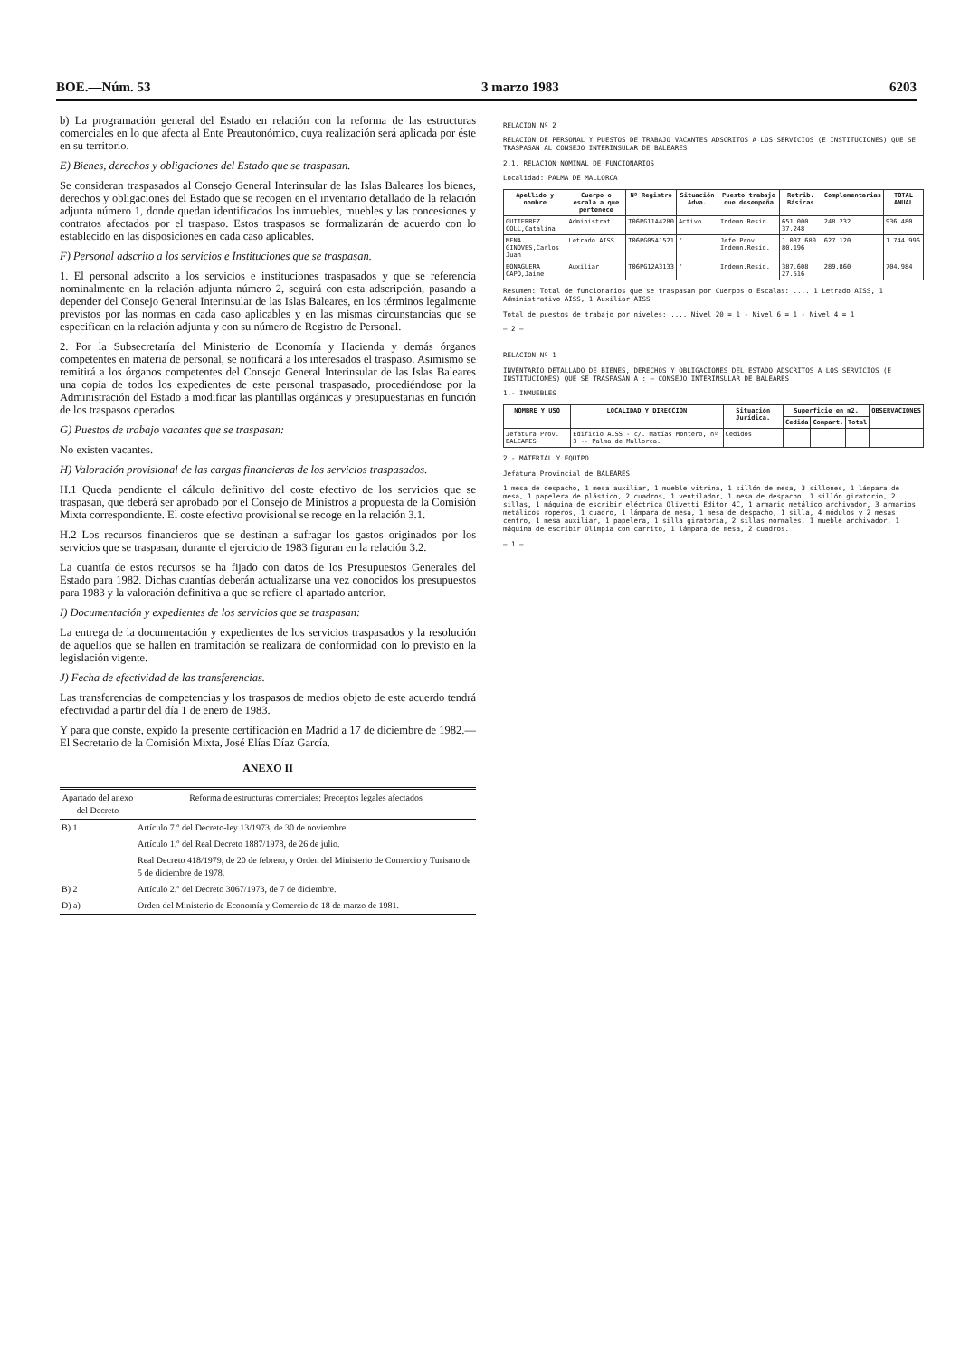BOE.—Núm. 53 3 marzo 1983 6203
b) La programación general del Estado en relación con la reforma de las estructuras comerciales en lo que afecta al Ente Preautonómico, cuya realización será aplicada por éste en su territorio.
E) Bienes, derechos y obligaciones del Estado que se traspasan.
Se consideran traspasados al Consejo General Interinsular de las Islas Baleares los bienes, derechos y obligaciones del Estado que se recogen en el inventario detallado de la relación adjunta número 1, donde quedan identificados los inmuebles, muebles y las concesiones y contratos afectados por el traspaso. Estos traspasos se formalizarán de acuerdo con lo establecido en las disposiciones en cada caso aplicables.
F) Personal adscrito a los servicios e Instituciones que se traspasan.
1. El personal adscrito a los servicios e instituciones traspasados y que se referencia nominalmente en la relación adjunta número 2, seguirá con esta adscripción, pasando a depender del Consejo General Interinsular de las Islas Baleares, en los términos legalmente previstos por las normas en cada caso aplicables y en las mismas circunstancias que se especifican en la relación adjunta y con su número de Registro de Personal.
2. Por la Subsecretaría del Ministerio de Economía y Hacienda y demás órganos competentes en materia de personal, se notificará a los interesados el traspaso. Asimismo se remitirá a los órganos competentes del Consejo General Interinsular de las Islas Baleares una copia de todos los expedientes de este personal traspasado, procediéndose por la Administración del Estado a modificar las plantillas orgánicas y presupuestarias en función de los traspasos operados.
G) Puestos de trabajo vacantes que se traspasan:
No existen vacantes.
H) Valoración provisional de las cargas financieras de los servicios traspasados.
H.1 Queda pendiente el cálculo definitivo del coste efectivo de los servicios que se traspasan, que deberá ser aprobado por el Consejo de Ministros a propuesta de la Comisión Mixta correspondiente. El coste efectivo provisional se recoge en la relación 3.1.
H.2 Los recursos financieros que se destinan a sufragar los gastos originados por los servicios que se traspasan, durante el ejercicio de 1983 figuran en la relación 3.2.
La cuantía de estos recursos se ha fijado con datos de los Presupuestos Generales del Estado para 1982. Dichas cuantías deberán actualizarse una vez conocidos los presupuestos para 1983 y la valoración definitiva a que se refiere el apartado anterior.
I) Documentación y expedientes de los servicios que se traspasan:
La entrega de la documentación y expedientes de los servicios traspasados y la resolución de aquellos que se hallen en tramitación se realizará de conformidad con lo previsto en la legislación vigente.
J) Fecha de efectividad de las transferencias.
Las transferencias de competencias y los traspasos de medios objeto de este acuerdo tendrá efectividad a partir del día 1 de enero de 1983.
Y para que conste, expido la presente certificación en Madrid a 17 de diciembre de 1982.—El Secretario de la Comisión Mixta, José Elías Díaz García.
ANEXO II
| Apartado del anexo del Decreto | Reforma de estructuras comerciales: Preceptos legales afectados |
| --- | --- |
| B) 1 | Artículo 7.º del Decreto-ley 13/1973, de 30 de noviembre. |
| | Artículo 1.º del Real Decreto 1887/1978, de 26 de julio. |
| | Real Decreto 418/1979, de 20 de febrero, y Orden del Ministerio de Comercio y Turismo de 5 de diciembre de 1978. |
| B) 2 | Artículo 2.º del Decreto 3067/1973, de 7 de diciembre. |
| D) a) | Orden del Ministerio de Economía y Comercio de 18 de marzo de 1981. |
RELACION Nº 2
RELACION DE PERSONAL Y PUESTOS DE TRABAJO VACANTES ADSCRITOS A LOS SERVICIOS (E INSTITUCIONES) QUE SE TRASPASAN AL CONSEJO INTERINSULAR DE BALEARES.
2.1. RELACION NOMINAL DE FUNCIONARIOS
Localidad: PALMA DE MALLORCA
| Apellido y nombre | Cuerpo o escala a que pertenece | Nº Registro | Situación Adva. | Puesto trabajo que desempeña | Retrib. Básicas | Complementarias | TOTAL ANUAL |
| --- | --- | --- | --- | --- | --- | --- | --- |
| GUTIERREZ COLL,Catalina | Administrat. | T06PG11A4280 | Activo | Indemn.Resid. | 651.000 37.248 | 248.232 | 936.480 |
| MENA GINOVES,Carlos Juan | Letrado AISS | T06PG05A1521 | " | Jefe Prov. Indemn.Resid. | 1.037.680 80.196 | 627.120 | 1.744.996 |
| BONAGUERA CAPO,Jaime | Auxiliar | T06PG12A3133 | " | Indemn.Resid. | 387.608 27.516 | 289.860 | 704.984 |
Resumen: Total de funcionarios que se traspasan por Cuerpos o Escalas: .... 1 Letrado AISS, 1 Administrativo AISS, 1 Auxiliar AISS
Total de puestos de trabajo por niveles: .... Nivel 20 = 1 - Nivel 6 = 1 - Nivel 4 = 1
— 2 —
RELACION Nº 1
INVENTARIO DETALLADO DE BIENES, DERECHOS Y OBLIGACIONES DEL ESTADO ADSCRITOS A LOS SERVICIOS (E INSTITUCIONES) QUE SE TRASPASAN A : — CONSEJO INTERINSULAR DE BALEARES
1.- INMUEBLES
| NOMBRE Y USO | LOCALIDAD Y DIRECCION | Situación Jurídica. | Superficie en m2. | | | OBSERVACIONES |
| --- | --- | --- | --- | --- | --- | --- |
| | | | Cedida | Compart. | Total | |
| Jefatura Prov. BALEARES | Edificio AISS - c/. Matías Montero, nº 3 -- Palma de Mallorca. | Cedidos | | | | |
2.- MATERIAL Y EQUIPO
Jefatura Provincial de BALEARES
1 mesa de despacho, 1 mesa auxiliar, 1 mueble vitrina, 1 sillón de mesa, 3 sillones, 1 lámpara de mesa, 1 papelera de plástico, 2 cuadros, 1 ventilador, 1 mesa de despacho, 1 sillón giratorio, 2 sillas, 1 máquina de escribir eléctrica Olivetti Editor 4C, 1 armario metálico archivador, 3 armarios metálicos roperos, 1 cuadro, 1 lámpara de mesa, 1 mesa de despacho, 1 silla, 4 módulos y 2 mesas centro, 1 mesa auxiliar, 1 papelera, 1 silla giratoria, 2 sillas normales, 1 mueble archivador, 1 máquina de escribir Olimpia con carrito, 1 lámpara de mesa, 2 cuadros.
— 1 —